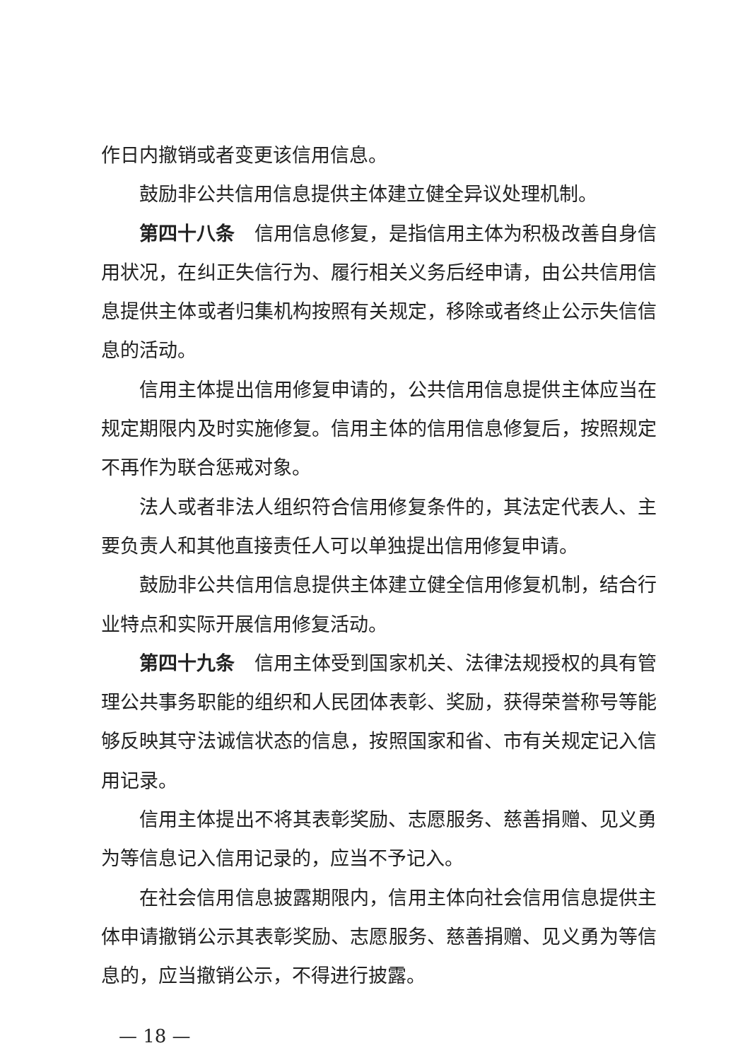作日内撤销或者变更该信用信息。
鼓励非公共信用信息提供主体建立健全异议处理机制。
第四十八条　信用信息修复，是指信用主体为积极改善自身信用状况，在纠正失信行为、履行相关义务后经申请，由公共信用信息提供主体或者归集机构按照有关规定，移除或者终止公示失信信息的活动。
信用主体提出信用修复申请的，公共信用信息提供主体应当在规定期限内及时实施修复。信用主体的信用信息修复后，按照规定不再作为联合惩戒对象。
法人或者非法人组织符合信用修复条件的，其法定代表人、主要负责人和其他直接责任人可以单独提出信用修复申请。
鼓励非公共信用信息提供主体建立健全信用修复机制，结合行业特点和实际开展信用修复活动。
第四十九条　信用主体受到国家机关、法律法规授权的具有管理公共事务职能的组织和人民团体表彰、奖励，获得荣誉称号等能够反映其守法诚信状态的信息，按照国家和省、市有关规定记入信用记录。
信用主体提出不将其表彰奖励、志愿服务、慈善捐赠、见义勇为等信息记入信用记录的，应当不予记入。
在社会信用信息披露期限内，信用主体向社会信用信息提供主体申请撤销公示其表彰奖励、志愿服务、慈善捐赠、见义勇为等信息的，应当撤销公示，不得进行披露。
— 18 —